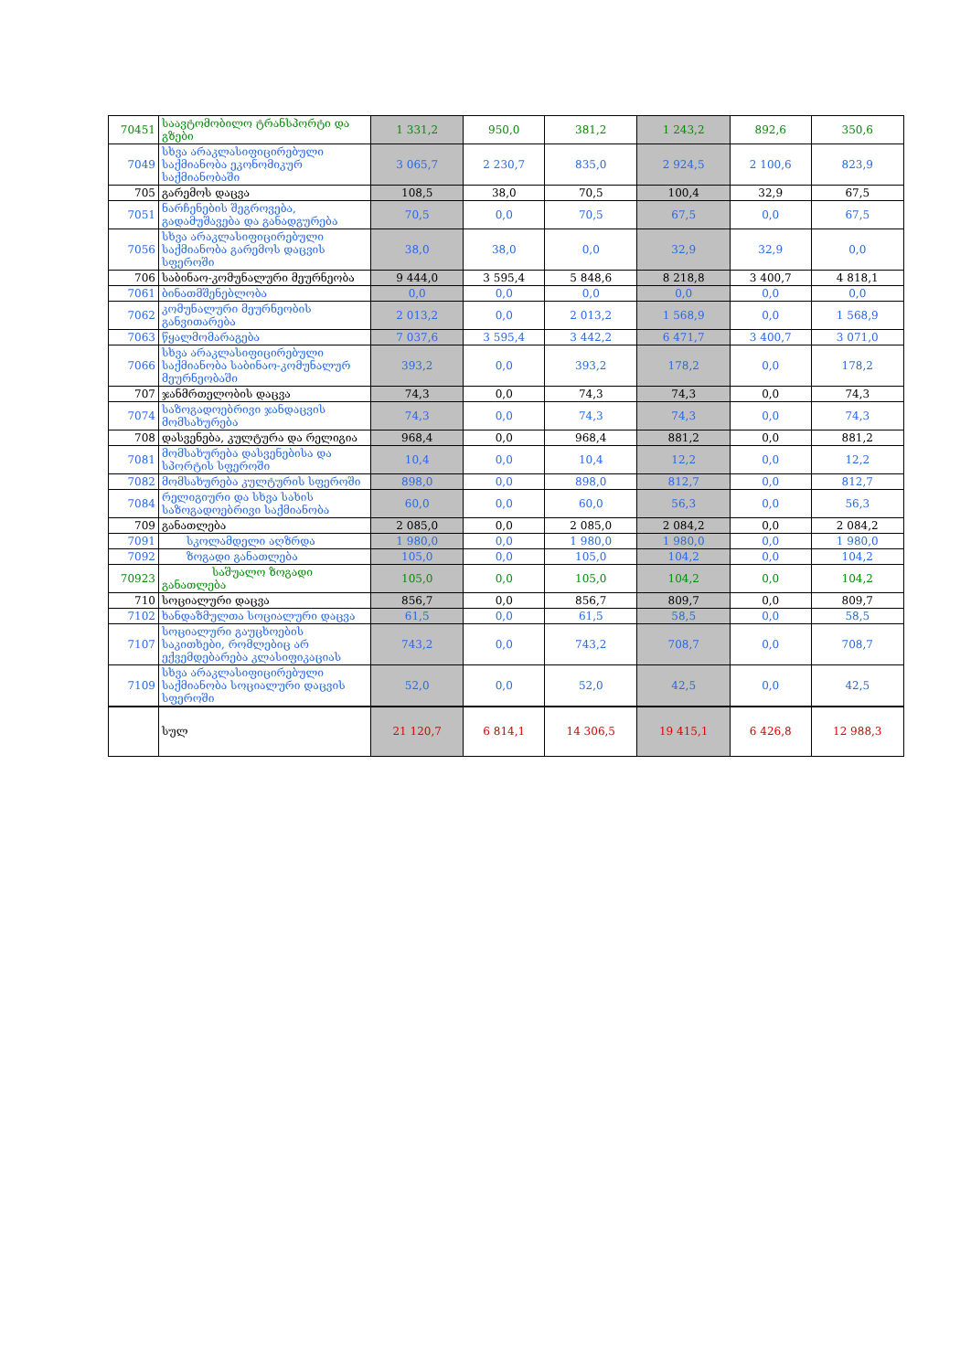| 70451 | საავტომობილო ტრანსპორტი და გზები | 1 331,2 | 950,0 | 381,2 | 1 243,2 | 892,6 | 350,6 |
| 7049 | სხვა არაკლასიფიცირებული საქმიანობა ეკონომიკურ საქმიანობაში | 3 065,7 | 2 230,7 | 835,0 | 2 924,5 | 2 100,6 | 823,9 |
| 705 | გარემოს დაცვა | 108,5 | 38,0 | 70,5 | 100,4 | 32,9 | 67,5 |
| 7051 | ნარჩენების შეგროვება, გადამუშავება და განადგურება | 70,5 | 0,0 | 70,5 | 67,5 | 0,0 | 67,5 |
| 7056 | სხვა არაკლასიფიცირებული საქმიანობა გარემოს დაცვის სფეროში | 38,0 | 38,0 | 0,0 | 32,9 | 32,9 | 0,0 |
| 706 | საბინაო-კომუნალური მეურნეობა | 9 444,0 | 3 595,4 | 5 848,6 | 8 218,8 | 3 400,7 | 4 818,1 |
| 7061 | ბინათმშენებლობა | 0,0 | 0,0 | 0,0 | 0,0 | 0,0 | 0,0 |
| 7062 | კომუნალური მეურნეობის განვითარება | 2 013,2 | 0,0 | 2 013,2 | 1 568,9 | 0,0 | 1 568,9 |
| 7063 | წყალმომარაგება | 7 037,6 | 3 595,4 | 3 442,2 | 6 471,7 | 3 400,7 | 3 071,0 |
| 7066 | სხვა არაკლასიფიცირებული საქმიანობა საბინაო-კომუნალურ მეურნეობაში | 393,2 | 0,0 | 393,2 | 178,2 | 0,0 | 178,2 |
| 707 | ჯანმრთელობის დაცვა | 74,3 | 0,0 | 74,3 | 74,3 | 0,0 | 74,3 |
| 7074 | საზოგადოებრივი ჯანდაცვის მომსახურება | 74,3 | 0,0 | 74,3 | 74,3 | 0,0 | 74,3 |
| 708 | დასვენება, კულტურა და რელიგია | 968,4 | 0,0 | 968,4 | 881,2 | 0,0 | 881,2 |
| 7081 | მომსახურება დასვენებისა და სპორტის სფეროში | 10,4 | 0,0 | 10,4 | 12,2 | 0,0 | 12,2 |
| 7082 | მომსახურება კულტურის სფეროში | 898,0 | 0,0 | 898,0 | 812,7 | 0,0 | 812,7 |
| 7084 | რელიგიური და სხვა სახის საზოგადოებრივი საქმიანობა | 60,0 | 0,0 | 60,0 | 56,3 | 0,0 | 56,3 |
| 709 | განათლება | 2 085,0 | 0,0 | 2 085,0 | 2 084,2 | 0,0 | 2 084,2 |
| 7091 | სკოლამდელი აღზრდა | 1 980,0 | 0,0 | 1 980,0 | 1 980,0 | 0,0 | 1 980,0 |
| 7092 | ზოგადი განათლება | 105,0 | 0,0 | 105,0 | 104,2 | 0,0 | 104,2 |
| 70923 | საშუალო ზოგადი განათლება | 105,0 | 0,0 | 105,0 | 104,2 | 0,0 | 104,2 |
| 710 | სოციალური დაცვა | 856,7 | 0,0 | 856,7 | 809,7 | 0,0 | 809,7 |
| 7102 | ხანდაზმულთა სოციალური დაცვა | 61,5 | 0,0 | 61,5 | 58,5 | 0,0 | 58,5 |
| 7107 | სოციალური გაუცხოების საკითხები, რომლებიც არ ექვემდებარება კლასიფიკაციას | 743,2 | 0,0 | 743,2 | 708,7 | 0,0 | 708,7 |
| 7109 | სხვა არაკლასიფიცირებული საქმიანობა სოციალური დაცვის სფეროში | 52,0 | 0,0 | 52,0 | 42,5 | 0,0 | 42,5 |
| | სულ | 21 120,7 | 6 814,1 | 14 306,5 | 19 415,1 | 6 426,8 | 12 988,3 |